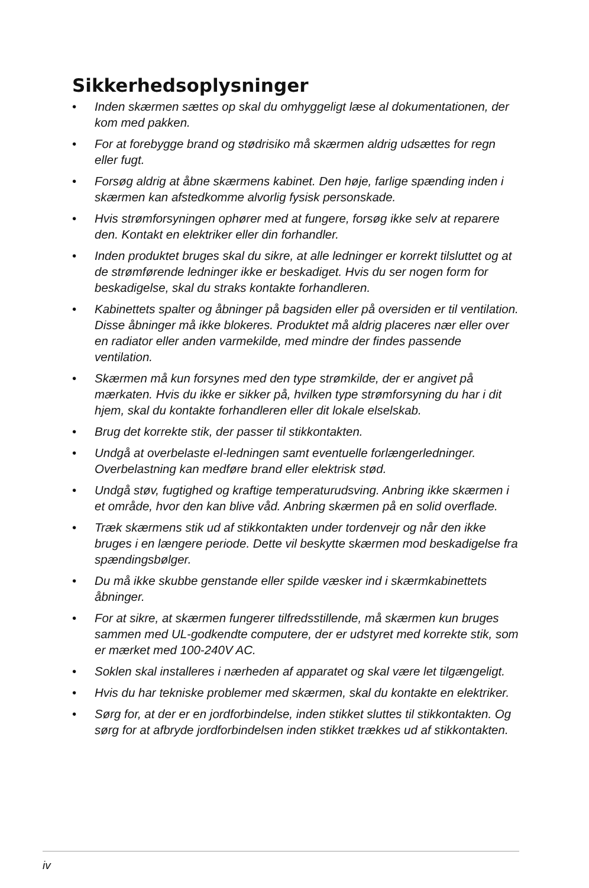Sikkerhedsoplysninger
• Inden skærmen sættes op skal du omhyggeligt læse al dokumentationen, der kom med pakken.
• For at forebygge brand og stødrisiko må skærmen aldrig udsættes for regn eller fugt.
• Forsøg aldrig at åbne skærmens kabinet. Den høje, farlige spænding inden i skærmen kan afstedkomme alvorlig fysisk personskade.
• Hvis strømforsyningen ophører med at fungere, forsøg ikke selv at reparere den. Kontakt en elektriker eller din forhandler.
• Inden produktet bruges skal du sikre, at alle ledninger er korrekt tilsluttet og at de strømførende ledninger ikke er beskadiget. Hvis du ser nogen form for beskadigelse, skal du straks kontakte forhandleren.
• Kabinettets spalter og åbninger på bagsiden eller på oversiden er til ventilation. Disse åbninger må ikke blokeres. Produktet må aldrig placeres nær eller over en radiator eller anden varmekilde, med mindre der findes passende ventilation.
• Skærmen må kun forsynes med den type strømkilde, der er angivet på mærkaten. Hvis du ikke er sikker på, hvilken type strømforsyning du har i dit hjem, skal du kontakte forhandleren eller dit lokale elselskab.
• Brug det korrekte stik, der passer til stikkontakten.
• Undgå at overbelaste el-ledningen samt eventuelle forlængerledninger. Overbelastning kan medføre brand eller elektrisk stød.
• Undgå støv, fugtighed og kraftige temperaturudsving. Anbring ikke skærmen i et område, hvor den kan blive våd. Anbring skærmen på en solid overflade.
• Træk skærmens stik ud af stikkontakten under tordenvejr og når den ikke bruges i en længere periode. Dette vil beskytte skærmen mod beskadigelse fra spændingsbølger.
• Du må ikke skubbe genstande eller spilde væsker ind i skærmkabinettets åbninger.
• For at sikre, at skærmen fungerer tilfredsstillende, må skærmen kun bruges sammen med UL-godkendte computere, der er udstyret med korrekte stik, som er mærket med 100-240V AC.
• Soklen skal installeres i nærheden af apparatet og skal være let tilgængeligt.
• Hvis du har tekniske problemer med skærmen, skal du kontakte en elektriker.
• Sørg for, at der er en jordforbindelse, inden stikket sluttes til stikkontakten. Og sørg for at afbryde jordforbindelsen inden stikket trækkes ud af stikkontakten.
iv